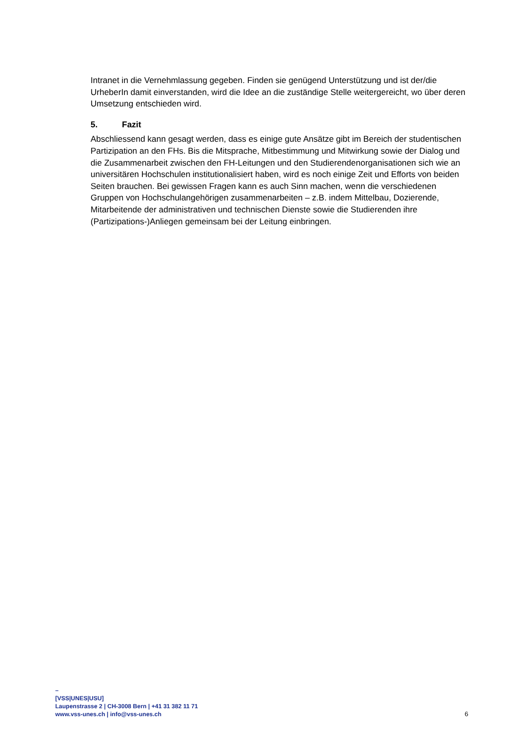Intranet in die Vernehmlassung gegeben. Finden sie genügend Unterstützung und ist der/die UrheberIn damit einverstanden, wird die Idee an die zuständige Stelle weitergereicht, wo über deren Umsetzung entschieden wird.
5. Fazit
Abschliessend kann gesagt werden, dass es einige gute Ansätze gibt im Bereich der studentischen Partizipation an den FHs. Bis die Mitsprache, Mitbestimmung und Mitwirkung sowie der Dialog und die Zusammenarbeit zwischen den FH-Leitungen und den Studierendenorganisationen sich wie an universitären Hochschulen institutionalisiert haben, wird es noch einige Zeit und Efforts von beiden Seiten brauchen. Bei gewissen Fragen kann es auch Sinn machen, wenn die verschiedenen Gruppen von Hochschulangehörigen zusammenarbeiten – z.B. indem Mittelbau, Dozierende, Mitarbeitende der administrativen und technischen Dienste sowie die Studierenden ihre (Partizipations-)Anliegen gemeinsam bei der Leitung einbringen.
–
[VSS|UNES|USU]
Laupenstrasse 2 | CH-3008 Bern | +41 31 382 11 71
www.vss-unes.ch | info@vss-unes.ch
6